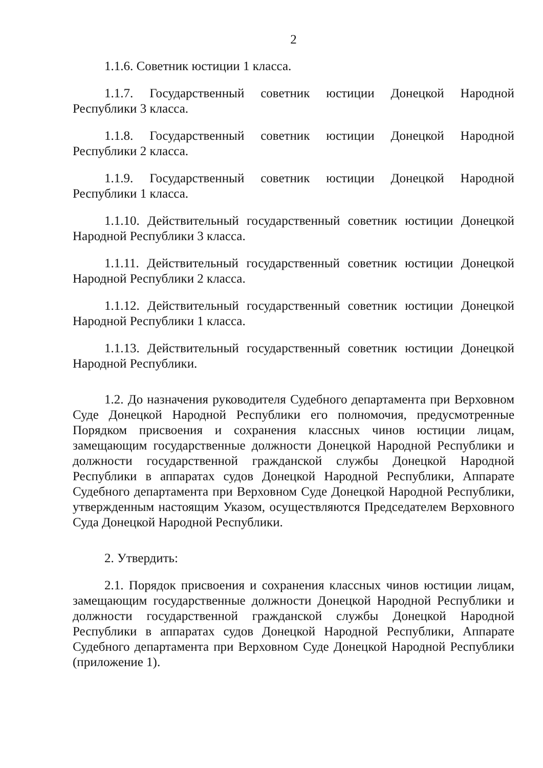2
1.1.6. Советник юстиции 1 класса.
1.1.7. Государственный советник юстиции Донецкой Народной Республики 3 класса.
1.1.8. Государственный советник юстиции Донецкой Народной Республики 2 класса.
1.1.9. Государственный советник юстиции Донецкой Народной Республики 1 класса.
1.1.10. Действительный государственный советник юстиции Донецкой Народной Республики 3 класса.
1.1.11. Действительный государственный советник юстиции Донецкой Народной Республики 2 класса.
1.1.12. Действительный государственный советник юстиции Донецкой Народной Республики 1 класса.
1.1.13. Действительный государственный советник юстиции Донецкой Народной Республики.
1.2. До назначения руководителя Судебного департамента при Верховном Суде Донецкой Народной Республики его полномочия, предусмотренные Порядком присвоения и сохранения классных чинов юстиции лицам, замещающим государственные должности Донецкой Народной Республики и должности государственной гражданской службы Донецкой Народной Республики в аппаратах судов Донецкой Народной Республики, Аппарате Судебного департамента при Верховном Суде Донецкой Народной Республики, утвержденным настоящим Указом, осуществляются Председателем Верховного Суда Донецкой Народной Республики.
2. Утвердить:
2.1. Порядок присвоения и сохранения классных чинов юстиции лицам, замещающим государственные должности Донецкой Народной Республики и должности государственной гражданской службы Донецкой Народной Республики в аппаратах судов Донецкой Народной Республики, Аппарате Судебного департамента при Верховном Суде Донецкой Народной Республики (приложение 1).